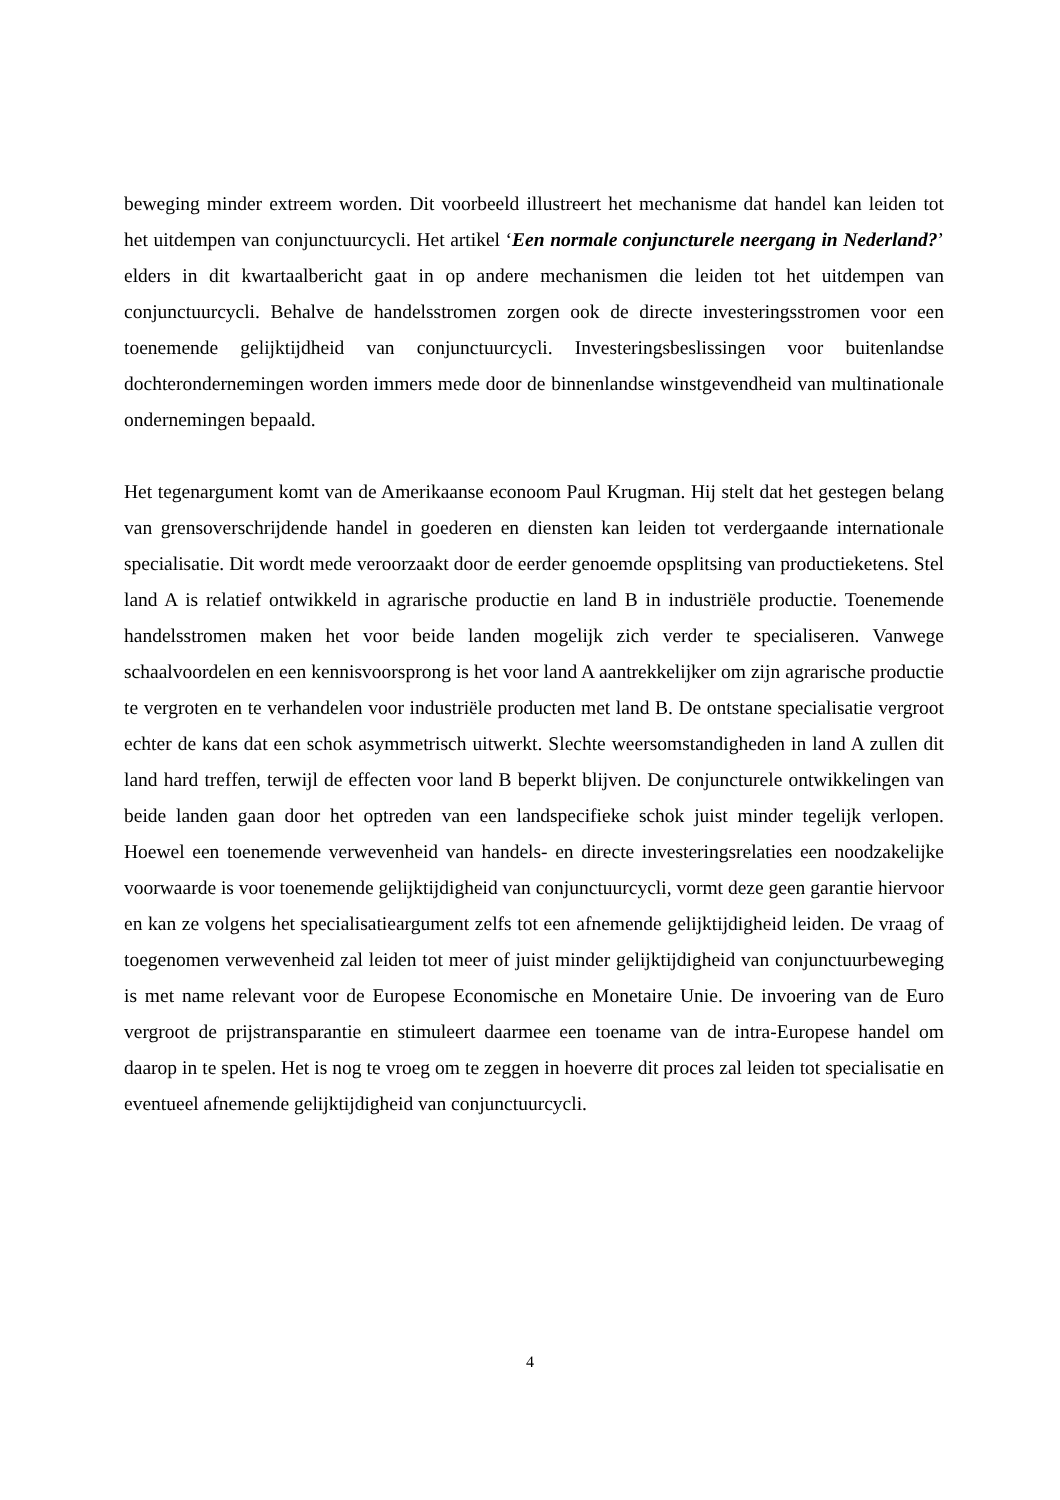beweging minder extreem worden. Dit voorbeeld illustreert het mechanisme dat handel kan leiden tot het uitdempen van conjunctuurcycli. Het artikel ‘Een normale conjuncturele neergang in Nederland?’ elders in dit kwartaalbericht gaat in op andere mechanismen die leiden tot het uitdempen van conjunctuurcycli. Behalve de handelsstromen zorgen ook de directe investeringsstromen voor een toenemende gelijktijdheid van conjunctuurcycli. Investeringsbeslissingen voor buitenlandse dochterondernemingen worden immers mede door de binnenlandse winstgevendheid van multinationale ondernemingen bepaald.
Het tegenargument komt van de Amerikaanse econoom Paul Krugman. Hij stelt dat het gestegen belang van grensoverschrijdende handel in goederen en diensten kan leiden tot verdergaande internationale specialisatie. Dit wordt mede veroorzaakt door de eerder genoemde opsplitsing van productieketens. Stel land A is relatief ontwikkeld in agrarische productie en land B in industriële productie. Toenemende handelsstromen maken het voor beide landen mogelijk zich verder te specialiseren. Vanwege schaalvoordelen en een kennisvoorsprong is het voor land A aantrekkelijker om zijn agrarische productie te vergroten en te verhandelen voor industriële producten met land B. De ontstane specialisatie vergroot echter de kans dat een schok asymmetrisch uitwerkt. Slechte weersomstandigheden in land A zullen dit land hard treffen, terwijl de effecten voor land B beperkt blijven. De conjuncturele ontwikkelingen van beide landen gaan door het optreden van een landspecifieke schok juist minder tegelijk verlopen. Hoewel een toenemende verwevenheid van handels- en directe investeringsrelaties een noodzakelijke voorwaarde is voor toenemende gelijktijdigheid van conjunctuurcycli, vormt deze geen garantie hiervoor en kan ze volgens het specialisatieargument zelfs tot een afnemende gelijktijdigheid leiden. De vraag of toegenomen verwevenheid zal leiden tot meer of juist minder gelijktijdigheid van conjunctuurbeweging is met name relevant voor de Europese Economische en Monetaire Unie. De invoering van de Euro vergroot de prijstransparantie en stimuleert daarmee een toename van de intra-Europese handel om daarop in te spelen. Het is nog te vroeg om te zeggen in hoeverre dit proces zal leiden tot specialisatie en eventueel afnemende gelijktijdigheid van conjunctuurcycli.
4